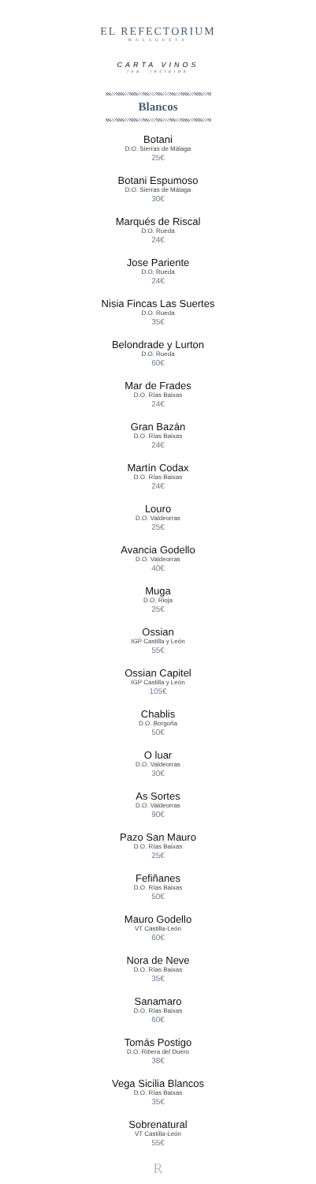EL REFECTORIUM
MALAGUETA
CARTA VINOS
iva. incluido
Blancos
Botani
D.O. Sierras de Málaga
25€
Botani Espumoso
D.O. Sierras de Málaga
30€
Marqués de Riscal
D.O. Rueda
24€
Jose Pariente
D.O. Rueda
24€
Nisia Fincas Las Suertes
D.O. Rueda
35€
Belondrade y Lurton
D.O. Rueda
60€
Mar de Frades
D.O. Rías Baixas
24€
Gran Bazán
D.O. Rías Baixas
24€
Martín Codax
D.O. Rías Baixas
24€
Louro
D.O. Valdeorras
25€
Avancia Godello
D.O. Valdeorras
40€
Muga
D.O. Rioja
25€
Ossian
IGP Castilla y León
55€
Ossian Capitel
IGP Castilla y León
105€
Chablis
D.O. Borgoña
50€
O luar
D.O. Valdeorras
30€
As Sortes
D.O. Valdeorras
90€
Pazo San Mauro
D.O. Rías Baixas
25€
Fefiñanes
D.O. Rías Baixas
50€
Mauro Godello
VT Castilla-León
60€
Nora de Neve
D.O. Rías Baixas
35€
Sanamaro
D.O. Rías Baixas
60€
Tomás Postigo
D.O. Ribera del Duero
38€
Vega Sicilia Blancos
D.O. Rías Baixas
35€
Sobrenatural
VT Castilla-León
55€
R